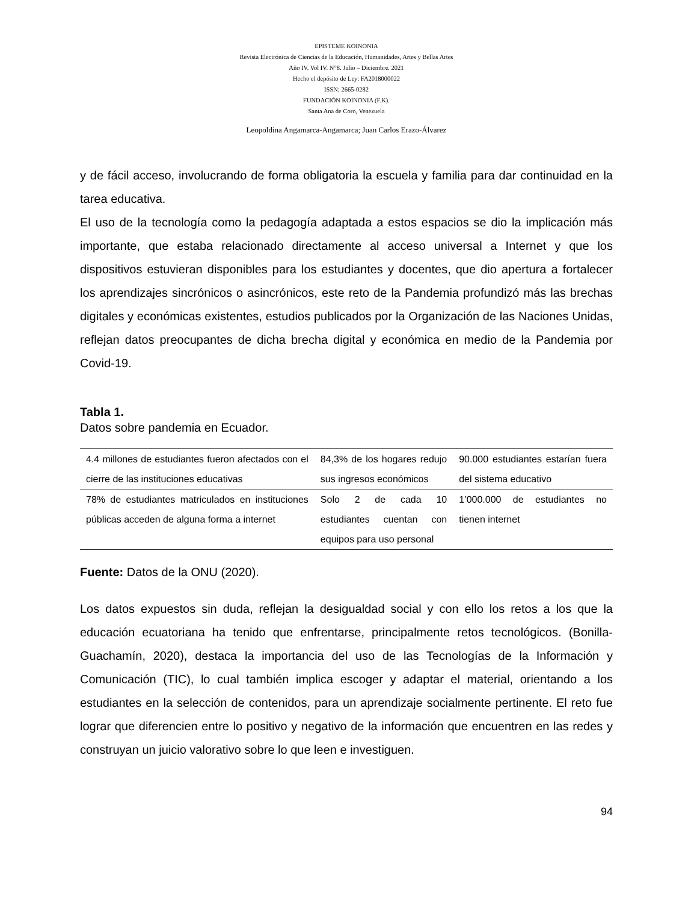EPISTEME KOINONIA
Revista Electrónica de Ciencias de la Educación, Humanidades, Artes y Bellas Artes
Año IV. Vol IV. N°8. Julio – Diciembre. 2021
Hecho el depósito de Ley: FA2018000022
ISSN: 2665-0282
FUNDACIÓN KOINONIA (F.K).
Santa Ana de Coro, Venezuela
Leopoldina Angamarca-Angamarca; Juan Carlos Erazo-Álvarez
y de fácil acceso, involucrando de forma obligatoria la escuela y familia para dar continuidad en la tarea educativa.
El uso de la tecnología como la pedagogía adaptada a estos espacios se dio la implicación más importante, que estaba relacionado directamente al acceso universal a Internet y que los dispositivos estuvieran disponibles para los estudiantes y docentes, que dio apertura a fortalecer los aprendizajes sincrónicos o asincrónicos, este reto de la Pandemia profundizó más las brechas digitales y económicas existentes, estudios publicados por la Organización de las Naciones Unidas, reflejan datos preocupantes de dicha brecha digital y económica en medio de la Pandemia por Covid-19.
Tabla 1.
Datos sobre pandemia en Ecuador.
| 4.4 millones de estudiantes fueron afectados con el cierre de las instituciones educativas | 84,3% de los hogares redujo sus ingresos económicos | 90.000 estudiantes estarían fuera del sistema educativo |
| 78% de estudiantes matriculados en instituciones públicas acceden de alguna forma a internet | Solo 2 de cada 10 estudiantes cuentan con equipos para uso personal | 1’000.000 de estudiantes no tienen internet |
Fuente: Datos de la ONU (2020).
Los datos expuestos sin duda, reflejan la desigualdad social y con ello los retos a los que la educación ecuatoriana ha tenido que enfrentarse, principalmente retos tecnológicos. (Bonilla-Guachamín, 2020), destaca la importancia del uso de las Tecnologías de la Información y Comunicación (TIC), lo cual también implica escoger y adaptar el material, orientando a los estudiantes en la selección de contenidos, para un aprendizaje socialmente pertinente. El reto fue lograr que diferencien entre lo positivo y negativo de la información que encuentren en las redes y construyan un juicio valorativo sobre lo que leen e investiguen.
94